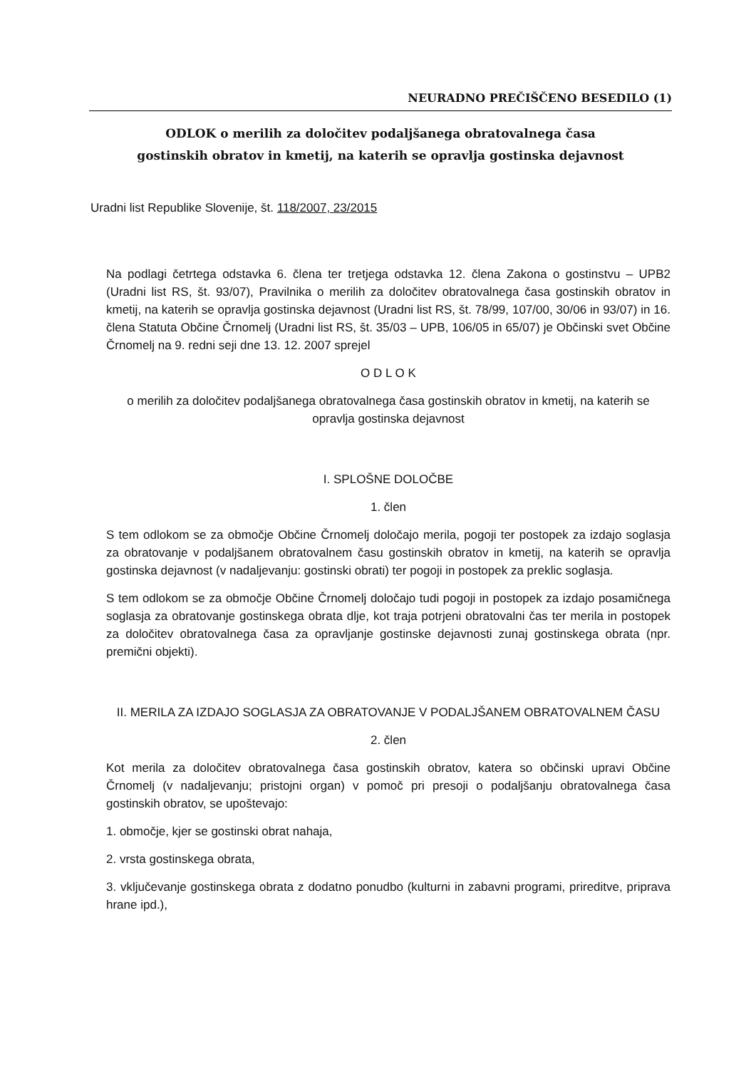NEURADNO PREČIŠČENO BESEDILO (1)
ODLOK o merilih za določitev podaljšanega obratovalnega časa
gostinskih obratov in kmetij, na katerih se opravlja gostinska dejavnost
Uradni list Republike Slovenije, št. 118/2007, 23/2015
Na podlagi četrtega odstavka 6. člena ter tretjega odstavka 12. člena Zakona o gostinstvu – UPB2 (Uradni list RS, št. 93/07), Pravilnika o merilih za določitev obratovalnega časa gostinskih obratov in kmetij, na katerih se opravlja gostinska dejavnost (Uradni list RS, št. 78/99, 107/00, 30/06 in 93/07) in 16. člena Statuta Občine Črnomelj (Uradni list RS, št. 35/03 – UPB, 106/05 in 65/07) je Občinski svet Občine Črnomelj na 9. redni seji dne 13. 12. 2007 sprejel
O D L O K
o merilih za določitev podaljšanega obratovalnega časa gostinskih obratov in kmetij, na katerih se opravlja gostinska dejavnost
I. SPLOŠNE DOLOČBE
1. člen
S tem odlokom se za območje Občine Črnomelj določajo merila, pogoji ter postopek za izdajo soglasja za obratovanje v podaljšanem obratovalnem času gostinskih obratov in kmetij, na katerih se opravlja gostinska dejavnost (v nadaljevanju: gostinski obrati) ter pogoji in postopek za preklic soglasja.
S tem odlokom se za območje Občine Črnomelj določajo tudi pogoji in postopek za izdajo posamičnega soglasja za obratovanje gostinskega obrata dlje, kot traja potrjeni obratovalni čas ter merila in postopek za določitev obratovalnega časa za opravljanje gostinske dejavnosti zunaj gostinskega obrata (npr. premični objekti).
II. MERILA ZA IZDAJO SOGLASJA ZA OBRATOVANJE V PODALJŠANEM OBRATOVALNEM ČASU
2. člen
Kot merila za določitev obratovalnega časa gostinskih obratov, katera so občinski upravi Občine Črnomelj (v nadaljevanju; pristojni organ) v pomoč pri presoji o podaljšanju obratovalnega časa gostinskih obratov, se upoštevajo:
1. območje, kjer se gostinski obrat nahaja,
2. vrsta gostinskega obrata,
3. vključevanje gostinskega obrata z dodatno ponudbo (kulturni in zabavni programi, prireditve, priprava hrane ipd.),